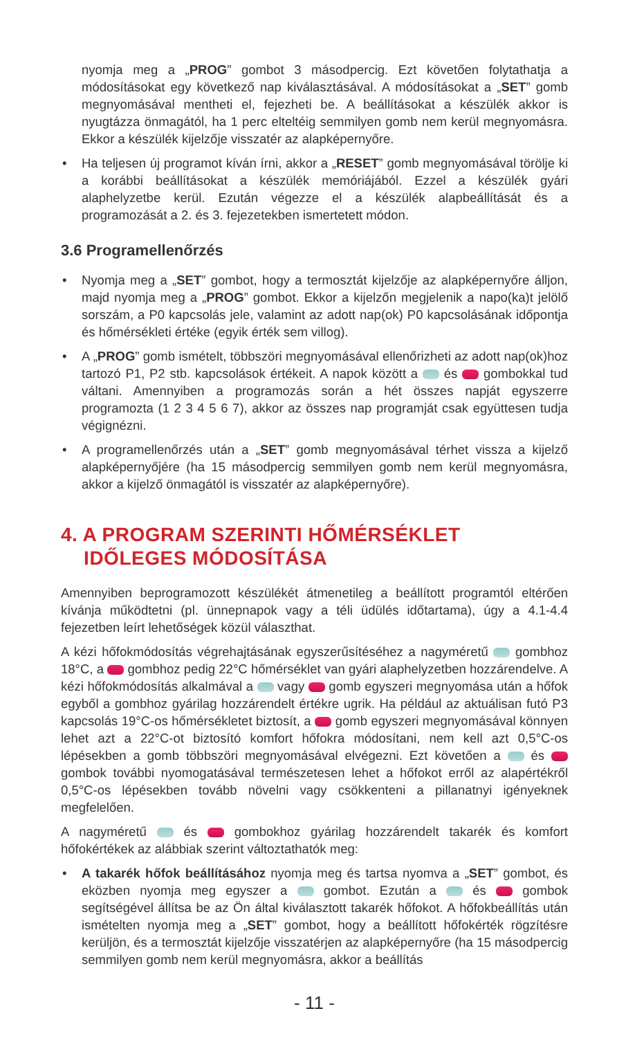nyomja meg a „PROG” gombot 3 másodpercig. Ezt követően folytathatja a módosításokat egy következő nap kiválasztásával. A módosításokat a „SET” gomb megnyomásával mentheti el, fejezheti be. A beállításokat a készülék akkor is nyugtázza önmagától, ha 1 perc elteltéig semmilyen gomb nem kerül megnyomásra. Ekkor a készülék kijelzője visszatér az alapképernyőre.
• Ha teljesen új programot kíván írni, akkor a „RESET” gomb megnyomásával törölje ki a korábbi beállításokat a készülék memóriájából. Ezzel a készülék gyári alaphelyzetbe kerül. Ezután végezze el a készülék alapbeállítását és a programozását a 2. és 3. fejezetekben ismertetett módon.
3.6 Programellenőrzés
• Nyomja meg a „SET” gombot, hogy a termosztát kijelzője az alapképernyőre álljon, majd nyomja meg a „PROG” gombot. Ekkor a kijelzőn megjelenik a napo(ka)t jelölő sorszám, a P0 kapcsolás jele, valamint az adott nap(ok) P0 kapcsolásának időpontja és hőmérsékleti értéke (egyik érték sem villog).
• A „PROG” gomb ismételt, többszöri megnyomásával ellenőrizheti az adott nap(ok)hoz tartozó P1, P2 stb. kapcsolások értékeit. A napok között a és gombokkal tud váltani. Amennyiben a programozás során a hét összes napját egyszerre programozta (1 2 3 4 5 6 7), akkor az összes nap programját csak együttesen tudja végignézni.
• A programellenőrzés után a „SET” gomb megnyomásával térhet vissza a kijelző alapképernyőjére (ha 15 másodpercig semmilyen gomb nem kerül megnyomásra, akkor a kijelző önmagától is visszatér az alapképernyőre).
4. A PROGRAM SZERINTI HŐMÉRSÉKLET
IDŐLEGES MÓDOSÍTÁSA
Amennyiben beprogramozott készülékét átmenetileg a beállított programtól eltérően kívánja működtetni (pl. ünnepnapok vagy a téli üdülés időtartama), úgy a 4.1-4.4 fejezetben leírt lehetőségek közül választhat.
A kézi hőfokmódosítás végrehajtásának egyszerűsítéséhez a nagyméretű gombhoz 18°C, a gombhoz pedig 22°C hőmérséklet van gyári alaphelyzetben hozzárendelve. A kézi hőfokmódosítás alkalmával a vagy gomb egyszeri megnyomása után a hőfok egyből a gombhoz gyárilag hozzárendelt értékre ugrik. Ha például az aktuálisan futó P3 kapcsolás 19°C-os hőmérsékletet biztosít, a gomb egyszeri megnyomásával könnyen lehet azt a 22°C-ot biztosító komfort hőfokra módosítani, nem kell azt 0,5°C-os lépésekben a gomb többszöri megnyomásával elvégezni. Ezt követően a és gombok további nyomogatásával természetesen lehet a hőfokot erről az alapértékről 0,5°C-os lépésekben tovább növelni vagy csökkenteni a pillanatnyi igényeknek megfelelően.
A nagyméretű és gombokhoz gyárilag hozzárendelt takarék és komfort hőfokértékek az alábbiak szerint változtathatók meg:
• A takarék hőfok beállításához nyomja meg és tartsa nyomva a „SET” gombot, és eközben nyomja meg egyszer a gombot. Ezután a és gombok segítségével állítsa be az Ön által kiválasztott takarék hőfokot. A hőfokbeállítás után ismételten nyomja meg a „SET” gombot, hogy a beállított hőfokérték rögzítésre kerüljön, és a termosztát kijelzője visszatérjen az alapképernyőre (ha 15 másodpercig semmilyen gomb nem kerül megnyomásra, akkor a beállítás
- 11 -